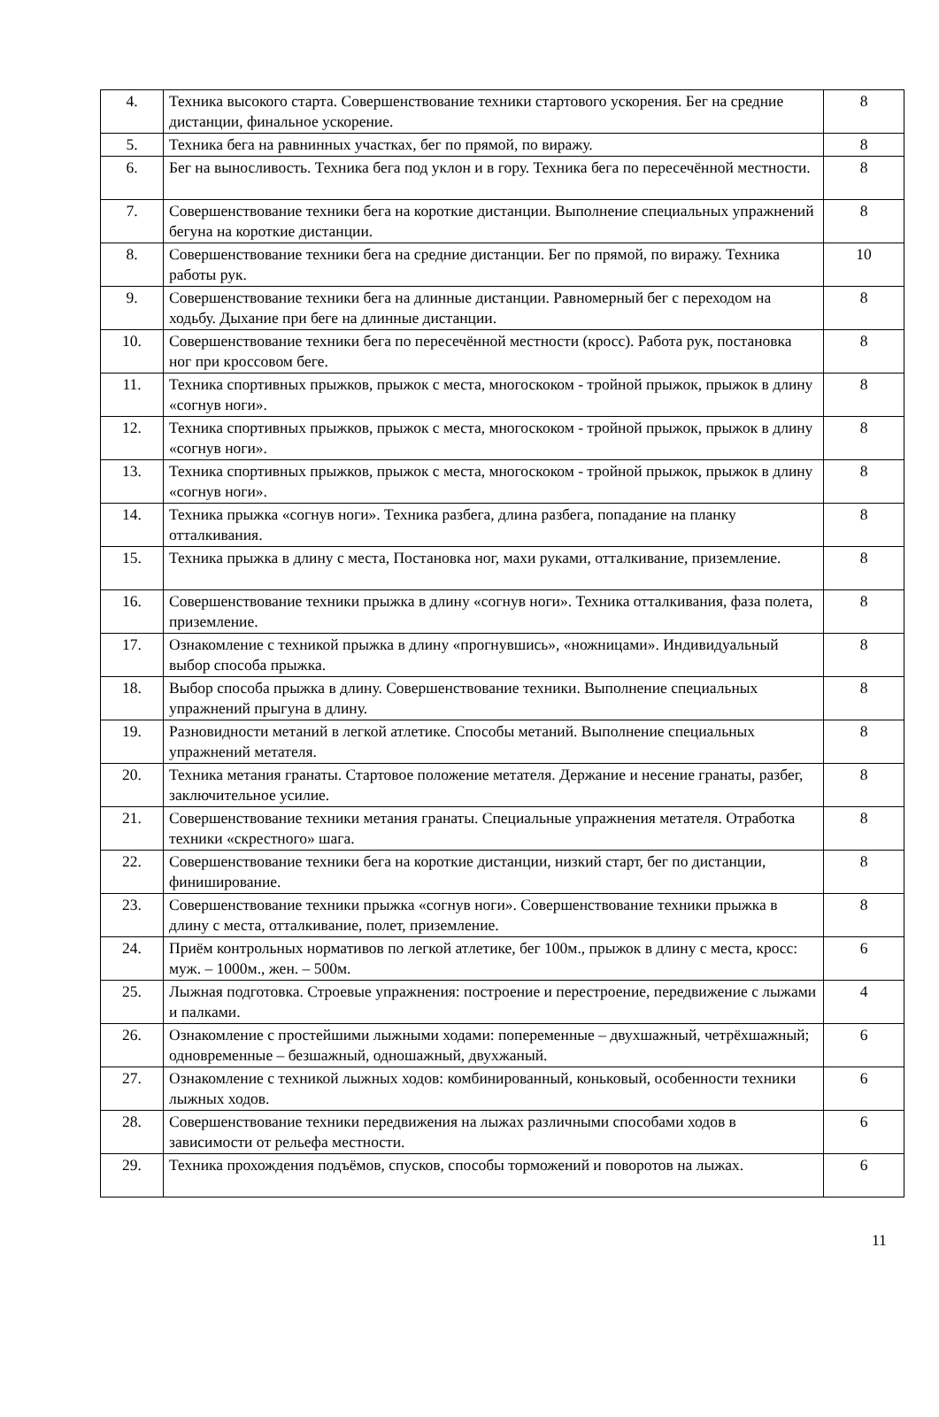| 4. | Техника высокого старта. Совершенствование техники стартового ускорения. Бег на средние дистанции, финальное ускорение. | 8 |
| 5. | Техника бега на равнинных участках, бег по прямой, по виражу. | 8 |
| 6. | Бег на выносливость. Техника бега под уклон и в гору. Техника бега по пересечённой местности. | 8 |
| 7. | Совершенствование техники бега на короткие дистанции. Выполнение специальных упражнений бегуна на короткие дистанции. | 8 |
| 8. | Совершенствование техники бега на средние дистанции. Бег по прямой, по виражу. Техника работы рук. | 10 |
| 9. | Совершенствование техники бега на длинные дистанции. Равномерный бег с переходом на ходьбу. Дыхание при беге на длинные дистанции. | 8 |
| 10. | Совершенствование техники бега по пересечённой местности (кросс). Работа рук, постановка ног при кроссовом беге. | 8 |
| 11. | Техника спортивных прыжков, прыжок с места, многоскоком - тройной прыжок, прыжок в длину «согнув ноги». | 8 |
| 12. | Техника спортивных прыжков, прыжок с места, многоскоком - тройной прыжок, прыжок в длину «согнув ноги». | 8 |
| 13. | Техника спортивных прыжков, прыжок с места, многоскоком - тройной прыжок, прыжок в длину «согнув ноги». | 8 |
| 14. | Техника прыжка «согнув ноги». Техника разбега, длина разбега, попадание на планку отталкивания. | 8 |
| 15. | Техника прыжка в длину с места, Постановка ног, махи руками, отталкивание, приземление. | 8 |
| 16. | Совершенствование техники прыжка в длину «согнув ноги». Техника отталкивания, фаза полета, приземление. | 8 |
| 17. | Ознакомление с техникой прыжка в длину «прогнувшись», «ножницами». Индивидуальный выбор способа прыжка. | 8 |
| 18. | Выбор способа прыжка в длину. Совершенствование техники. Выполнение специальных упражнений прыгуна в длину. | 8 |
| 19. | Разновидности метаний в легкой атлетике. Способы метаний. Выполнение специальных упражнений метателя. | 8 |
| 20. | Техника метания гранаты. Стартовое положение метателя. Держание и несение гранаты, разбег, заключительное усилие. | 8 |
| 21. | Совершенствование техники метания гранаты. Специальные упражнения метателя. Отработка техники «скрестного» шага. | 8 |
| 22. | Совершенствование техники бега на короткие дистанции, низкий старт, бег по дистанции, финиширование. | 8 |
| 23. | Совершенствование техники прыжка «согнув ноги». Совершенствование техники прыжка в длину с места, отталкивание, полет, приземление. | 8 |
| 24. | Приём контрольных нормативов по легкой атлетике, бег 100м., прыжок в длину с места, кросс: муж. – 1000м., жен. – 500м. | 6 |
| 25. | Лыжная подготовка. Строевые упражнения: построение и перестроение, передвижение с лыжами и палками. | 4 |
| 26. | Ознакомление с простейшими лыжными ходами: попеременные – двухшажный, четрёхшажный; одновременные – безшажный, одношажный, двухжаный. | 6 |
| 27. | Ознакомление с техникой лыжных ходов: комбинированный, коньковый, особенности техники лыжных ходов. | 6 |
| 28. | Совершенствование техники передвижения на лыжах различными способами ходов в зависимости от рельефа местности. | 6 |
| 29. | Техника прохождения подъёмов, спусков, способы торможений и поворотов на лыжах. | 6 |
11